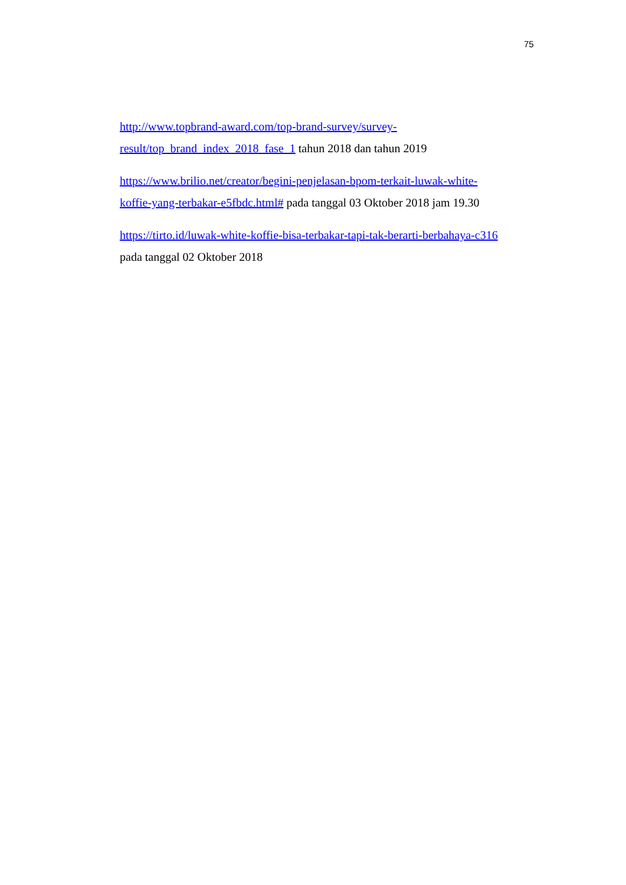75
http://www.topbrand-award.com/top-brand-survey/survey-
result/top_brand_index_2018_fase_1 tahun 2018 dan tahun 2019
https://www.brilio.net/creator/begini-penjelasan-bpom-terkait-luwak-white-
koffie-yang-terbakar-e5fbdc.html# pada tanggal 03 Oktober 2018 jam 19.30
https://tirto.id/luwak-white-koffie-bisa-terbakar-tapi-tak-berarti-berbahaya-c316
pada tanggal 02 Oktober 2018